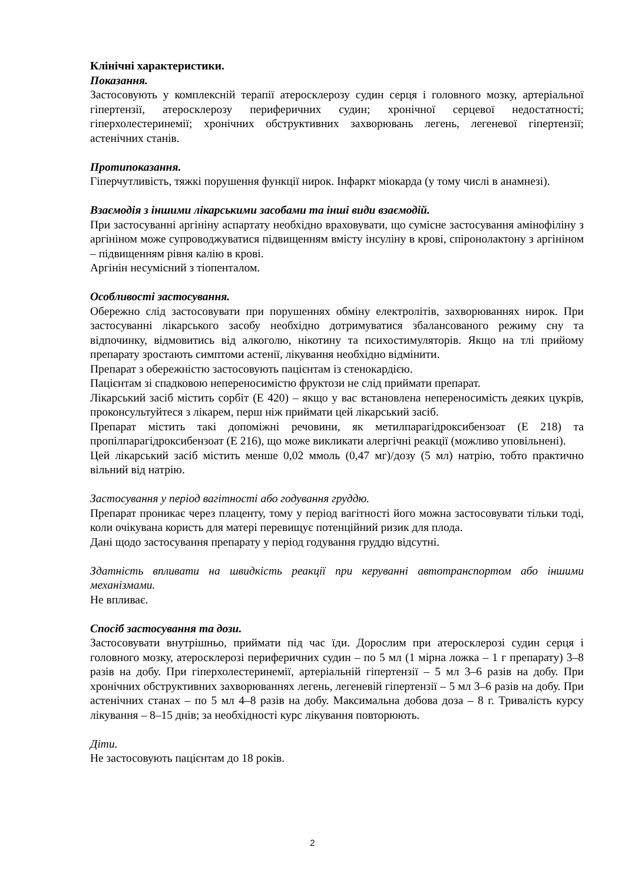Клінічні характеристики.
Показання.
Застосовують у комплексній терапії атеросклерозу судин серця і головного мозку, артеріальної гіпертензії, атеросклерозу периферичних судин; хронічної серцевої недостатності; гіперхолестеринемії; хронічних обструктивних захворювань легень, легеневої гіпертензії; астенічних станів.
Протипоказання.
Гіперчутливість, тяжкі порушення функції нирок. Інфаркт міокарда (у тому числі в анамнезі).
Взаємодія з іншими лікарськими засобами та інші види взаємодій.
При застосуванні аргініну аспартату необхідно враховувати, що сумісне застосування амінофіліну з аргініном може супроводжуватися підвищенням вмісту інсуліну в крові, спіронолактону з аргініном – підвищенням рівня калію в крові.
Аргінін несумісний з тіопенталом.
Особливості застосування.
Обережно слід застосовувати при порушеннях обміну електролітів, захворюваннях нирок. При застосуванні лікарського засобу необхідно дотримуватися збалансованого режиму сну та відпочинку, відмовитись від алкоголю, нікотину та психостимуляторів. Якщо на тлі прийому препарату зростають симптоми астенії, лікування необхідно відмінити.
Препарат з обережністю застосовують пацієнтам із стенокардією.
Пацієнтам зі спадковою непереносимістю фруктози не слід приймати препарат.
Лікарський засіб містить сорбіт (Е 420) – якщо у вас встановлена непереносимість деяких цукрів, проконсультуйтеся з лікарем, перш ніж приймати цей лікарський засіб.
Препарат містить такі допоміжні речовини, як метилпарагідроксибензоат (Е 218) та пропілпарагідроксибензоат (Е 216), що може викликати алергічні реакції (можливо уповільнені).
Цей лікарський засіб містить менше 0,02 ммоль (0,47 мг)/дозу (5 мл) натрію, тобто практично вільний від натрію.
Застосування у період вагітності або годування груддю.
Препарат проникає через плаценту, тому у період вагітності його можна застосовувати тільки тоді, коли очікувана користь для матері перевищує потенційний ризик для плода.
Дані щодо застосування препарату у період годування груддю відсутні.
Здатність впливати на швидкість реакції при керуванні автотранспортом або іншими механізмами.
Не впливає.
Спосіб застосування та дози.
Застосовувати внутрішньо, приймати під час їди. Дорослим при атеросклерозі судин серця і головного мозку, атеросклерозі периферичних судин – по 5 мл (1 мірна ложка – 1 г препарату) 3–8 разів на добу. При гіперхолестеринемії, артеріальній гіпертензії – 5 мл 3–6 разів на добу. При хронічних обструктивних захворюваннях легень, легеневій гіпертензії – 5 мл 3–6 разів на добу. При астенічних станах – по 5 мл 4–8 разів на добу. Максимальна добова доза – 8 г. Тривалість курсу лікування – 8–15 днів; за необхідності курс лікування повторюють.
Діти.
Не застосовують пацієнтам до 18 років.
2